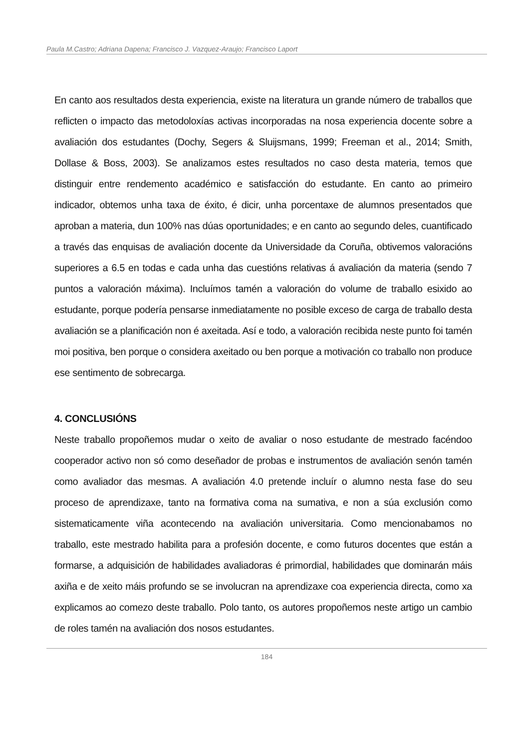Paula M.Castro; Adriana Dapena; Francisco J. Vazquez-Araujo; Francisco Laport
En canto aos resultados desta experiencia, existe na literatura un grande número de traballos que reflicten o impacto das metodoloxías activas incorporadas na nosa experiencia docente sobre a avaliación dos estudantes (Dochy, Segers & Sluijsmans, 1999; Freeman et al., 2014; Smith, Dollase & Boss, 2003). Se analizamos estes resultados no caso desta materia, temos que distinguir entre rendemento académico e satisfacción do estudante. En canto ao primeiro indicador, obtemos unha taxa de éxito, é dicir, unha porcentaxe de alumnos presentados que aproban a materia, dun 100% nas dúas oportunidades; e en canto ao segundo deles, cuantificado a través das enquisas de avaliación docente da Universidade da Coruña, obtivemos valoracións superiores a 6.5 en todas e cada unha das cuestións relativas á avaliación da materia (sendo 7 puntos a valoración máxima). Incluímos tamén a valoración do volume de traballo esixido ao estudante, porque podería pensarse inmediatamente no posible exceso de carga de traballo desta avaliación se a planificación non é axeitada. Así e todo, a valoración recibida neste punto foi tamén moi positiva, ben porque o considera axeitado ou ben porque a motivación co traballo non produce ese sentimento de sobrecarga.
4. CONCLUSIÓNS
Neste traballo propoñemos mudar o xeito de avaliar o noso estudante de mestrado facéndoo cooperador activo non só como deseñador de probas e instrumentos de avaliación senón tamén como avaliador das mesmas. A avaliación 4.0 pretende incluír o alumno nesta fase do seu proceso de aprendizaxe, tanto na formativa coma na sumativa, e non a súa exclusión como sistematicamente viña acontecendo na avaliación universitaria. Como mencionabamos no traballo, este mestrado habilita para a profesión docente, e como futuros docentes que están a formarse, a adquisición de habilidades avaliadoras é primordial, habilidades que dominarán máis axiña e de xeito máis profundo se se involucran na aprendizaxe coa experiencia directa, como xa explicamos ao comezo deste traballo. Polo tanto, os autores propoñemos neste artigo un cambio de roles tamén na avaliación dos nosos estudantes.
184